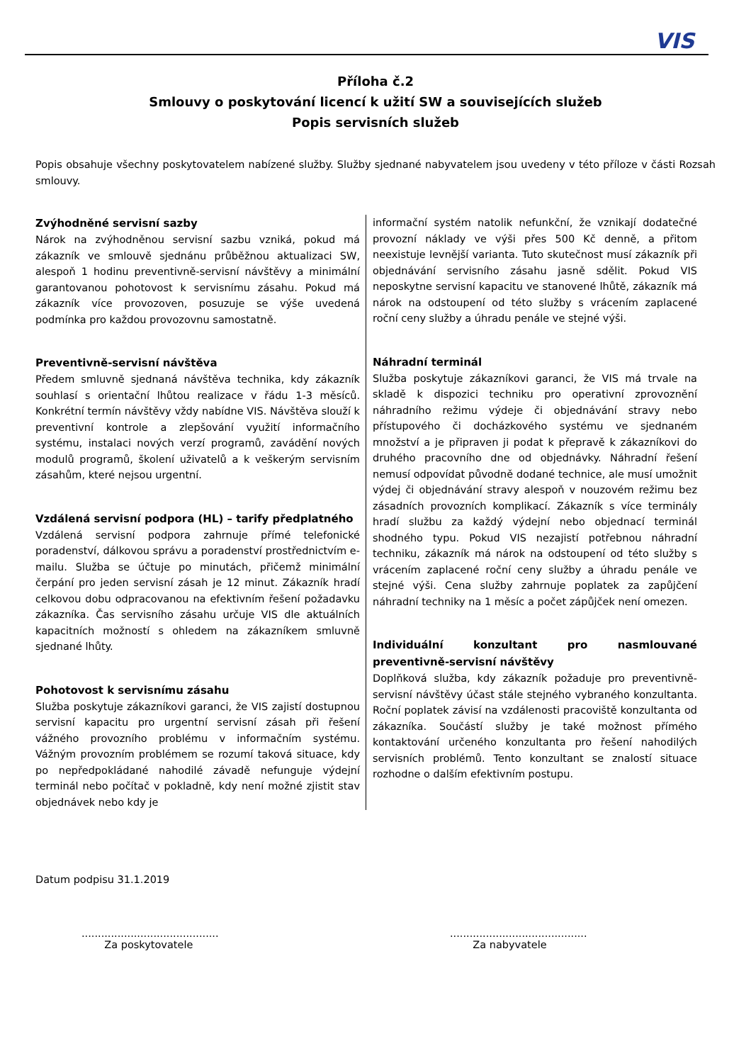VIS
Příloha č.2
Smlouvy o poskytování licencí k užití SW a souvisejících služeb
Popis servisních služeb
Popis obsahuje všechny poskytovatelem nabízené služby. Služby sjednané nabyvatelem jsou uvedeny v této příloze v části Rozsah smlouvy.
Zvýhodněné servisní sazby
Nárok na zvýhodněnou servisní sazbu vzniká, pokud má zákazník ve smlouvě sjednánu průběžnou aktualizaci SW, alespoň 1 hodinu preventivně-servisní návštěvy a minimální garantovanou pohotovost k servisnímu zásahu. Pokud má zákazník více provozoven, posuzuje se výše uvedená podmínka pro každou provozovnu samostatně.
Preventivně-servisní návštěva
Předem smluvně sjednaná návštěva technika, kdy zákazník souhlasí s orientační lhůtou realizace v řádu 1-3 měsíců. Konkrétní termín návštěvy vždy nabídne VIS. Návštěva slouží k preventivní kontrole a zlepšování využití informačního systému, instalaci nových verzí programů, zavádění nových modulů programů, školení uživatelů a k veškerým servisním zásahům, které nejsou urgentní.
Vzdálená servisní podpora (HL) – tarify předplatného
Vzdálená servisní podpora zahrnuje přímé telefonické poradenství, dálkovou správu a poradenství prostřednictvím e-mailu. Služba se účtuje po minutách, přičemž minimální čerpání pro jeden servisní zásah je 12 minut. Zákazník hradí celkovou dobu odpracovanou na efektivním řešení požadavku zákazníka. Čas servisního zásahu určuje VIS dle aktuálních kapacitních možností s ohledem na zákazníkem smluvně sjednané lhůty.
Pohotovost k servisnímu zásahu
Služba poskytuje zákazníkovi garanci, že VIS zajistí dostupnou servisní kapacitu pro urgentní servisní zásah při řešení vážného provozního problému v informačním systému. Vážným provozním problémem se rozumí taková situace, kdy po nepředpokládané nahodilé závadě nefunguje výdejní terminál nebo počítač v pokladně, kdy není možné zjistit stav objednávek nebo kdy je
informační systém natolik nefunkční, že vznikají dodatečné provozní náklady ve výši přes 500 Kč denně, a přitom neexistuje levnější varianta. Tuto skutečnost musí zákazník při objednávání servisního zásahu jasně sdělit. Pokud VIS neposkytne servisní kapacitu ve stanovené lhůtě, zákazník má nárok na odstoupení od této služby s vrácením zaplacené roční ceny služby a úhradu penále ve stejné výši.
Náhradní terminál
Služba poskytuje zákazníkovi garanci, že VIS má trvale na skladě k dispozici techniku pro operativní zprovoznění náhradního režimu výdeje či objednávání stravy nebo přístupového či docházkového systému ve sjednaném množství a je připraven ji podat k přepravě k zákazníkovi do druhého pracovního dne od objednávky. Náhradní řešení nemusí odpovídat původně dodané technice, ale musí umožnit výdej či objednávání stravy alespoň v nouzovém režimu bez zásadních provozních komplikací. Zákazník s více terminály hradí službu za každý výdejní nebo objednací terminál shodného typu. Pokud VIS nezajistí potřebnou náhradní techniku, zákazník má nárok na odstoupení od této služby s vrácením zaplacené roční ceny služby a úhradu penále ve stejné výši. Cena služby zahrnuje poplatek za zapůjčení náhradní techniky na 1 měsíc a počet zápůjček není omezen.
Individuální konzultant pro nasmlouvané preventivně-servisní návštěvy
Doplňková služba, kdy zákazník požaduje pro preventivně-servisní návštěvy účast stále stejného vybraného konzultanta. Roční poplatek závisí na vzdálenosti pracoviště konzultanta od zákazníka. Součástí služby je také možnost přímého kontaktování určeného konzultanta pro řešení nahodilých servisních problémů. Tento konzultant se znalostí situace rozhodne o dalším efektivním postupu.
Datum podpisu 31.1.2019
..........................................
Za poskytovatele
..........................................
Za nabyvatele